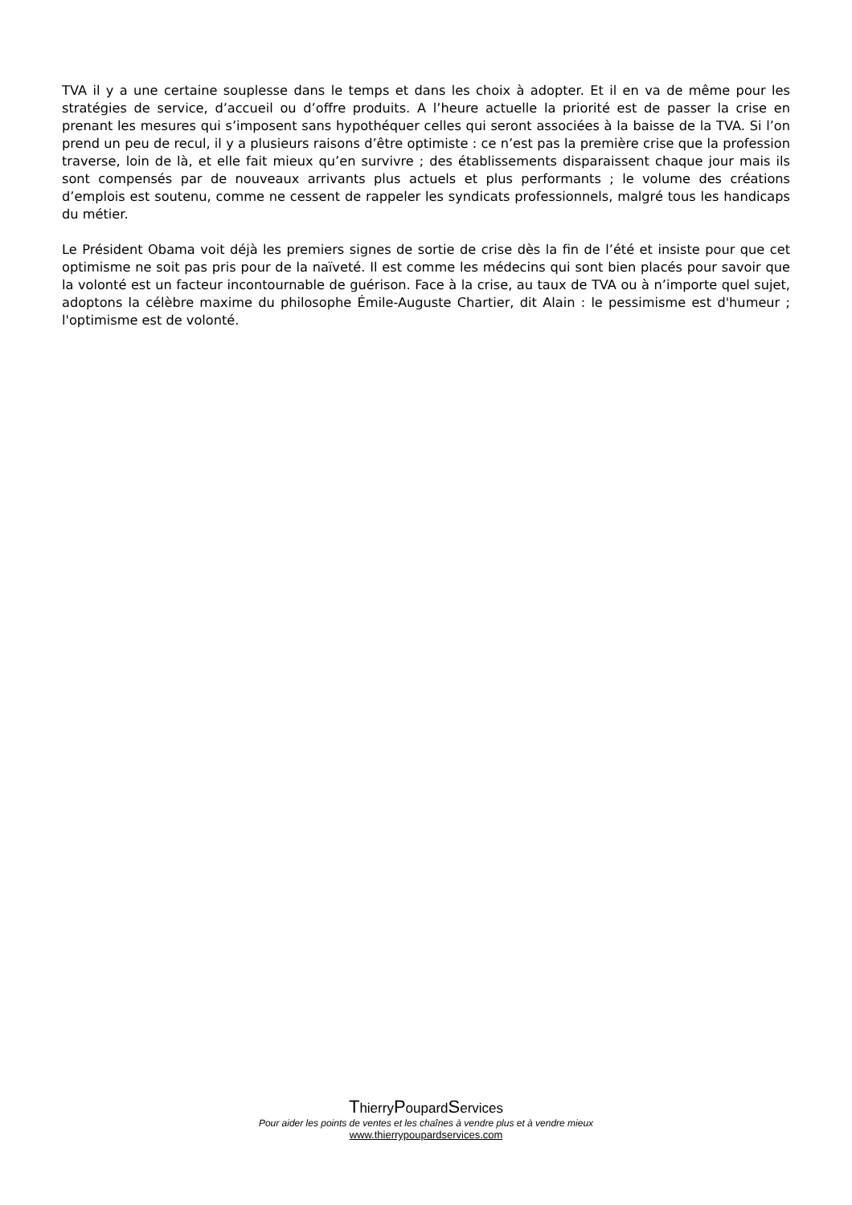TVA il y a une certaine souplesse dans le temps et dans les choix à adopter. Et il en va de même pour les stratégies de service, d’accueil ou d’offre produits. A l’heure actuelle la priorité est de passer la crise en prenant les mesures qui s’imposent sans hypothéquer celles qui seront associées à la baisse de la TVA. Si l’on prend un peu de recul, il y a plusieurs raisons d’être optimiste : ce n’est pas la première crise que la profession traverse, loin de là, et elle fait mieux qu’en survivre ; des établissements disparaissent chaque jour mais ils sont compensés par de nouveaux arrivants plus actuels et plus performants ; le volume des créations d’emplois est soutenu, comme ne cessent de rappeler les syndicats professionnels, malgré tous les handicaps du métier.
Le Président Obama voit déjà les premiers signes de sortie de crise dès la fin de l’été et insiste pour que cet optimisme ne soit pas pris pour de la naïveté. Il est comme les médecins qui sont bien placés pour savoir que la volonté est un facteur incontournable de guérison. Face à la crise, au taux de TVA ou à n’importe quel sujet, adoptons la célèbre maxime du philosophe Émile-Auguste Chartier, dit Alain : le pessimisme est d'humeur ; l'optimisme est de volonté.
ThierryPoupardServices
Pour aider les points de ventes et les chaînes à vendre plus et à vendre mieux
www.thierrypoupardservices.com